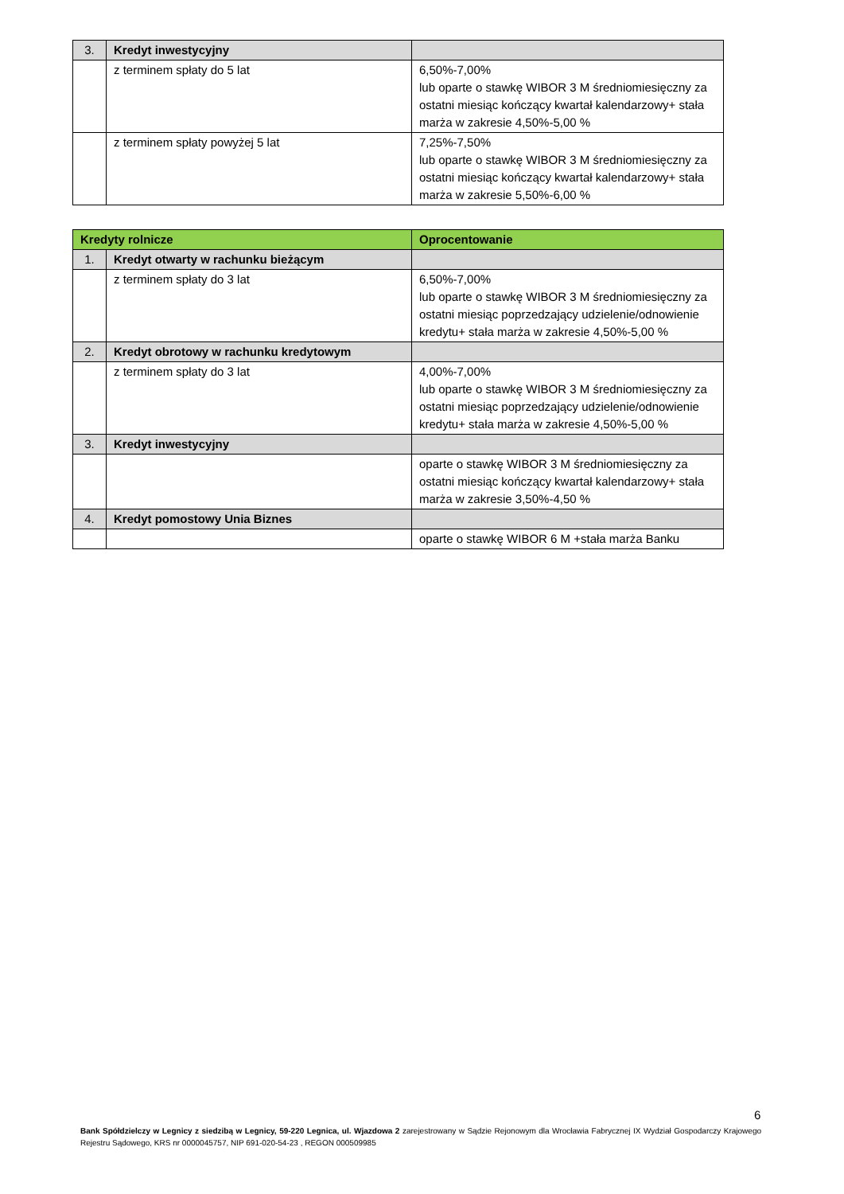| 3. | Kredyt inwestycyjny | |
| | z terminem spłaty do 5 lat | 6,50%-7,00% lub oparte o stawkę WIBOR 3 M średniomiesięczny za ostatni miesiąc kończący kwartał kalendarzowy+ stała marża w zakresie 4,50%-5,00 % |
| | z terminem spłaty powyżej 5 lat | 7,25%-7,50% lub oparte o stawkę WIBOR 3 M średniomiesięczny za ostatni miesiąc kończący kwartał kalendarzowy+ stała marża w zakresie 5,50%-6,00 % |
| Kredyty rolnicze | | Oprocentowanie |
| --- | --- | --- |
| 1. | Kredyt otwarty w rachunku bieżącym | |
| | z terminem spłaty do 3 lat | 6,50%-7,00% lub oparte o stawkę WIBOR 3 M średniomiesięczny za ostatni miesiąc poprzedzający udzielenie/odnowienie kredytu+ stała marża w zakresie 4,50%-5,00 % |
| 2. | Kredyt obrotowy w rachunku kredytowym | |
| | z terminem spłaty do 3 lat | 4,00%-7,00% lub oparte o stawkę WIBOR 3 M średniomiesięczny za ostatni miesiąc poprzedzający udzielenie/odnowienie kredytu+ stała marża w zakresie 4,50%-5,00 % |
| 3. | Kredyt inwestycyjny | |
| | | oparte o stawkę WIBOR 3 M średniomiesięczny za ostatni miesiąc kończący kwartał kalendarzowy+ stała marża w zakresie 3,50%-4,50 % |
| 4. | Kredyt pomostowy Unia Biznes | |
| | | oparte o stawkę WIBOR 6 M +stała marża Banku |
6
Bank Spółdzielczy w Legnicy z siedzibą w Legnicy, 59-220 Legnica, ul. Wjazdowa 2 zarejestrowany w Sądzie Rejonowym dla Wrocławia Fabrycznej IX Wydział Gospodarczy Krajowego Rejestru Sądowego, KRS nr 0000045757, NIP 691-020-54-23 , REGON 000509985